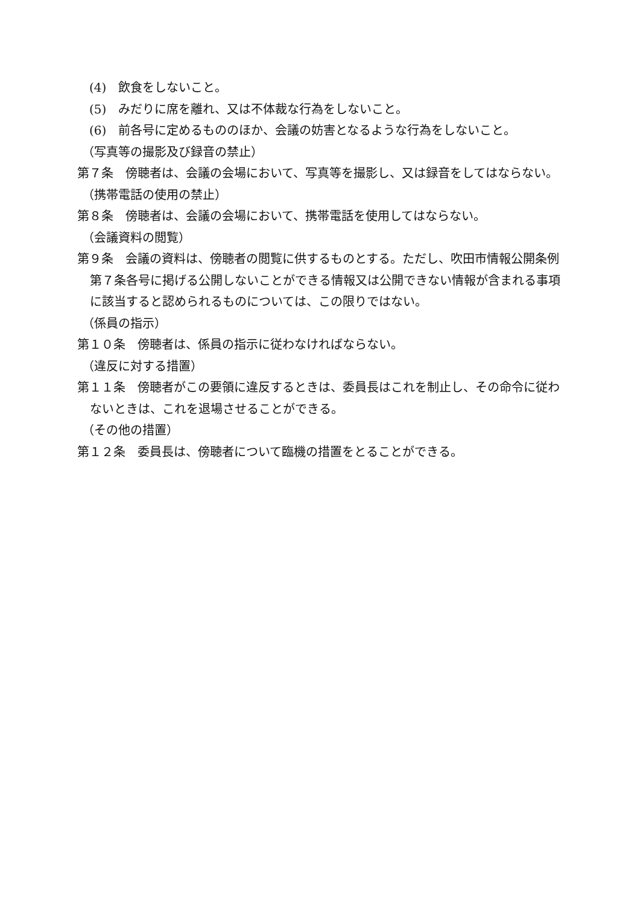(4)　飲食をしないこと。
(5)　みだりに席を離れ、又は不体裁な行為をしないこと。
(6)　前各号に定めるもののほか、会議の妨害となるような行為をしないこと。
（写真等の撮影及び録音の禁止）
第７条　傍聴者は、会議の会場において、写真等を撮影し、又は録音をしてはならない。
（携帯電話の使用の禁止）
第８条　傍聴者は、会議の会場において、携帯電話を使用してはならない。
（会議資料の閲覧）
第９条　会議の資料は、傍聴者の閲覧に供するものとする。ただし、吹田市情報公開条例第７条各号に掲げる公開しないことができる情報又は公開できない情報が含まれる事項に該当すると認められるものについては、この限りではない。
（係員の指示）
第１０条　傍聴者は、係員の指示に従わなければならない。
（違反に対する措置）
第１１条　傍聴者がこの要領に違反するときは、委員長はこれを制止し、その命令に従わないときは、これを退場させることができる。
（その他の措置）
第１２条　委員長は、傍聴者について臨機の措置をとることができる。